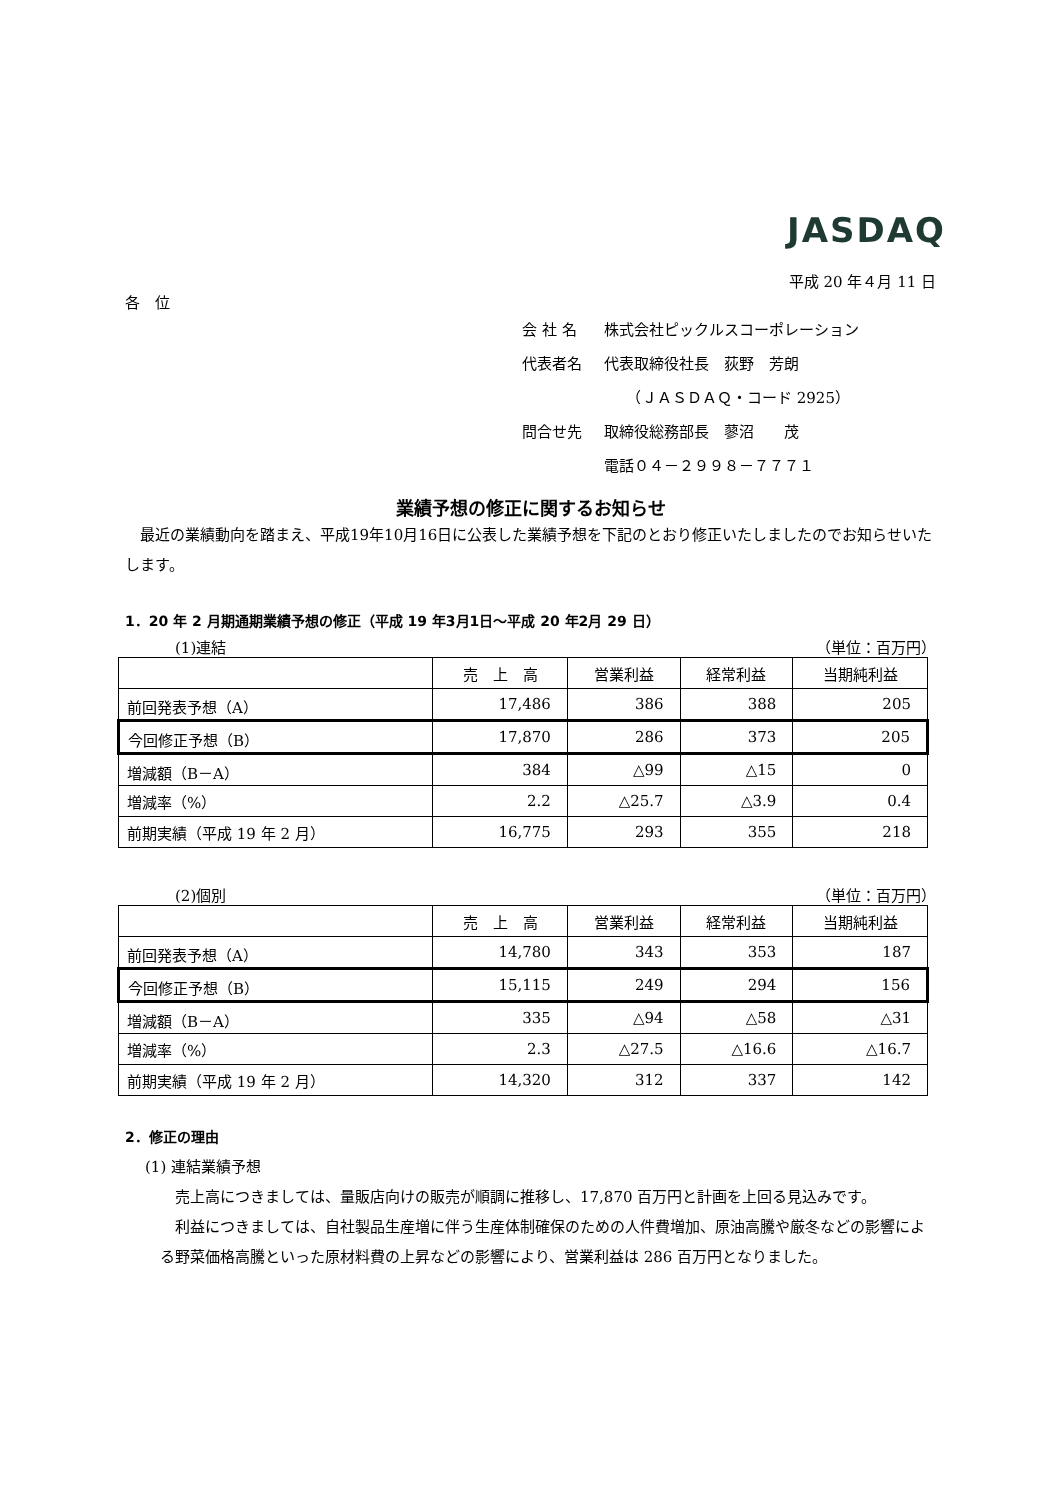JASDAQ
平成 20 年４月 11 日
各　位
| 会 社 名 | 株式会社ピックルスコーポレーション |
| 代表者名 | 代表取締役社長 荻野 芳朗 |
| | （ＪＡＳＤＡＱ・コード 2925） |
| 問合せ先 | 取締役総務部長 蓼沼 茂 |
| | 電話０４－２９９８－７７７１ |
業績予想の修正に関するお知らせ
　最近の業績動向を踏まえ、平成19年10月16日に公表した業績予想を下記のとおり修正いたしましたのでお知らせいたします。
1．20 年 2 月期通期業績予想の修正（平成 19 年3月1日～平成 20 年2月 29 日）
(1)連結 （単位：百万円）
| | 売 上 高 | 営業利益 | 経常利益 | 当期純利益 |
| --- | --- | --- | --- | --- |
| 前回発表予想（A） | 17,486 | 386 | 388 | 205 |
| 今回修正予想（B） | 17,870 | 286 | 373 | 205 |
| 増減額（B－A） | 384 | △99 | △15 | 0 |
| 増減率（%） | 2.2 | △25.7 | △3.9 | 0.4 |
| 前期実績（平成 19 年 2 月） | 16,775 | 293 | 355 | 218 |
(2)個別 （単位：百万円）
| | 売 上 高 | 営業利益 | 経常利益 | 当期純利益 |
| --- | --- | --- | --- | --- |
| 前回発表予想（A） | 14,780 | 343 | 353 | 187 |
| 今回修正予想（B） | 15,115 | 249 | 294 | 156 |
| 増減額（B－A） | 335 | △94 | △58 | △31 |
| 増減率（%） | 2.3 | △27.5 | △16.6 | △16.7 |
| 前期実績（平成 19 年 2 月） | 14,320 | 312 | 337 | 142 |
2．修正の理由
(1) 連結業績予想
　売上高につきましては、量販店向けの販売が順調に推移し、17,870 百万円と計画を上回る見込みです。
　利益につきましては、自社製品生産増に伴う生産体制確保のための人件費増加、原油高騰や厳冬などの影響による野菜価格高騰といった原材料費の上昇などの影響により、営業利益は 286 百万円となりました。